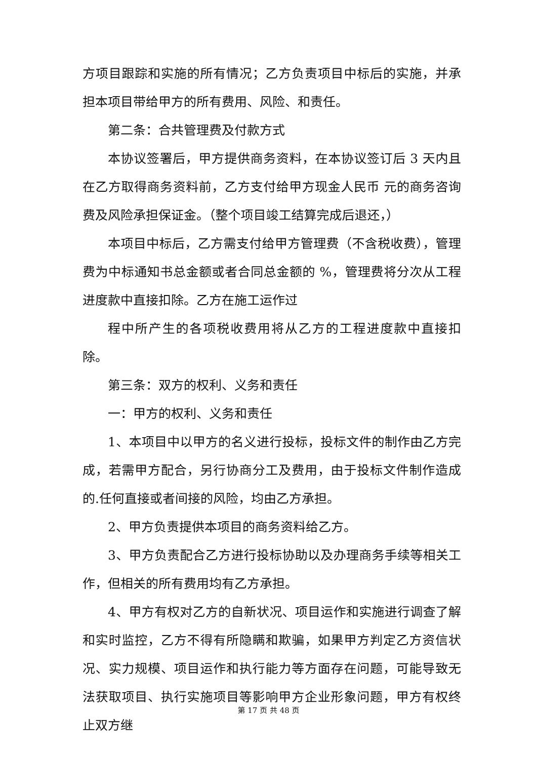方项目跟踪和实施的所有情况；乙方负责项目中标后的实施，并承担本项目带给甲方的所有费用、风险、和责任。
第二条：合共管理费及付款方式
本协议签署后，甲方提供商务资料，在本协议签订后 3 天内且在乙方取得商务资料前，乙方支付给甲方现金人民币 元的商务咨询费及风险承担保证金。（整个项目竣工结算完成后退还，）
本项目中标后，乙方需支付给甲方管理费（不含税收费），管理费为中标通知书总金额或者合同总金额的 %，管理费将分次从工程进度款中直接扣除。乙方在施工运作过
程中所产生的各项税收费用将从乙方的工程进度款中直接扣除。
第三条：双方的权利、义务和责任
一：甲方的权利、义务和责任
1、本项目中以甲方的名义进行投标，投标文件的制作由乙方完成，若需甲方配合，另行协商分工及费用，由于投标文件制作造成的.任何直接或者间接的风险，均由乙方承担。
2、甲方负责提供本项目的商务资料给乙方。
3、甲方负责配合乙方进行投标协助以及办理商务手续等相关工作，但相关的所有费用均有乙方承担。
4、甲方有权对乙方的自新状况、项目运作和实施进行调查了解和实时监控，乙方不得有所隐瞒和欺骗，如果甲方判定乙方资信状况、实力规模、项目运作和执行能力等方面存在问题，可能导致无法获取项目、执行实施项目等影响甲方企业形象问题，甲方有权终止双方继
第 17 页 共 48 页